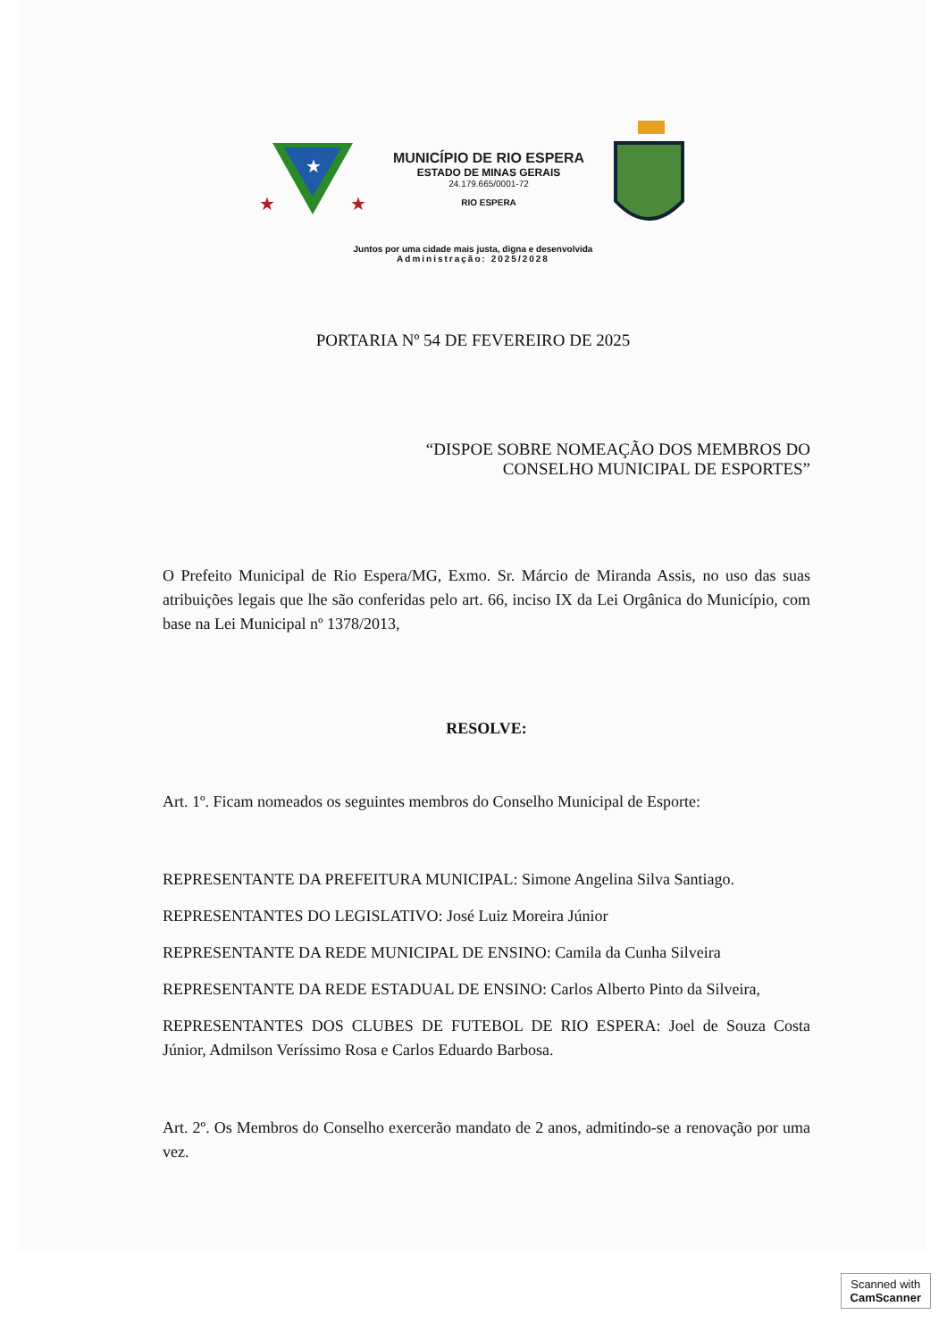★
★
★
MUNICÍPIO DE RIO ESPERA
ESTADO DE MINAS GERAIS
24.179.665/0001-72
RIO ESPERA
Juntos por uma cidade mais justa, digna e desenvolvida
Administração: 2025/2028
PORTARIA Nº 54 DE FEVEREIRO DE 2025
“DISPOE SOBRE NOMEAÇÃO DOS MEMBROS DO
CONSELHO MUNICIPAL DE ESPORTES”
O Prefeito Municipal de Rio Espera/MG, Exmo. Sr. Márcio de Miranda Assis, no uso das suas atribuições legais que lhe são conferidas pelo art. 66, inciso IX da Lei Orgânica do Município, com base na Lei Municipal nº 1378/2013,
RESOLVE:
Art. 1º. Ficam nomeados os seguintes membros do Conselho Municipal de Esporte:
REPRESENTANTE DA PREFEITURA MUNICIPAL: Simone Angelina Silva Santiago.
REPRESENTANTES DO LEGISLATIVO: José Luiz Moreira Júnior
REPRESENTANTE DA REDE MUNICIPAL DE ENSINO: Camila da Cunha Silveira
REPRESENTANTE DA REDE ESTADUAL DE ENSINO: Carlos Alberto Pinto da Silveira,
REPRESENTANTES DOS CLUBES DE FUTEBOL DE RIO ESPERA: Joel de Souza Costa Júnior, Admilson Veríssimo Rosa e Carlos Eduardo Barbosa.
Art. 2º. Os Membros do Conselho exercerão mandato de 2 anos, admitindo-se a renovação por uma vez.
Scanned with
CamScanner